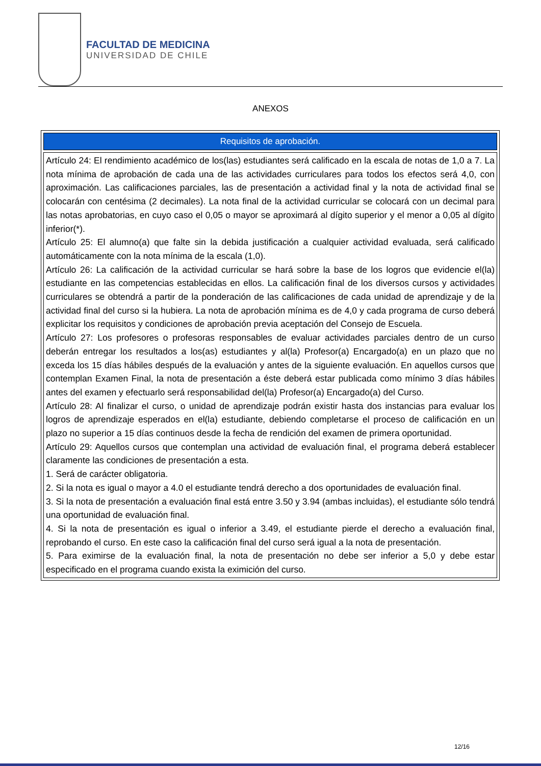FACULTAD DE MEDICINA
UNIVERSIDAD DE CHILE
ANEXOS
| Requisitos de aprobación. |
| --- |
| Artículo 24: El rendimiento académico de los(las) estudiantes será calificado en la escala de notas de 1,0 a 7. La nota mínima de aprobación de cada una de las actividades curriculares para todos los efectos será 4,0, con aproximación. Las calificaciones parciales, las de presentación a actividad final y la nota de actividad final se colocarán con centésima (2 decimales). La nota final de la actividad curricular se colocará con un decimal para las notas aprobatorias, en cuyo caso el 0,05 o mayor se aproximará al dígito superior y el menor a 0,05 al dígito inferior(*). Artículo 25: El alumno(a) que falte sin la debida justificación a cualquier actividad evaluada, será calificado automáticamente con la nota mínima de la escala (1,0). Artículo 26: La calificación de la actividad curricular se hará sobre la base de los logros que evidencie el(la) estudiante en las competencias establecidas en ellos. La calificación final de los diversos cursos y actividades curriculares se obtendrá a partir de la ponderación de las calificaciones de cada unidad de aprendizaje y de la actividad final del curso si la hubiera. La nota de aprobación mínima es de 4,0 y cada programa de curso deberá explicitar los requisitos y condiciones de aprobación previa aceptación del Consejo de Escuela. Artículo 27: Los profesores o profesoras responsables de evaluar actividades parciales dentro de un curso deberán entregar los resultados a los(as) estudiantes y al(la) Profesor(a) Encargado(a) en un plazo que no exceda los 15 días hábiles después de la evaluación y antes de la siguiente evaluación. En aquellos cursos que contemplan Examen Final, la nota de presentación a éste deberá estar publicada como mínimo 3 días hábiles antes del examen y efectuarlo será responsabilidad del(la) Profesor(a) Encargado(a) del Curso. Artículo 28: Al finalizar el curso, o unidad de aprendizaje podrán existir hasta dos instancias para evaluar los logros de aprendizaje esperados en el(la) estudiante, debiendo completarse el proceso de calificación en un plazo no superior a 15 días continuos desde la fecha de rendición del examen de primera oportunidad. Artículo 29: Aquellos cursos que contemplan una actividad de evaluación final, el programa deberá establecer claramente las condiciones de presentación a esta. 1. Será de carácter obligatoria. 2. Si la nota es igual o mayor a 4.0 el estudiante tendrá derecho a dos oportunidades de evaluación final. 3. Si la nota de presentación a evaluación final está entre 3.50 y 3.94 (ambas incluidas), el estudiante sólo tendrá una oportunidad de evaluación final. 4. Si la nota de presentación es igual o inferior a 3.49, el estudiante pierde el derecho a evaluación final, reprobando el curso. En este caso la calificación final del curso será igual a la nota de presentación. 5. Para eximirse de la evaluación final, la nota de presentación no debe ser inferior a 5,0 y debe estar especificado en el programa cuando exista la eximición del curso. |
12/16